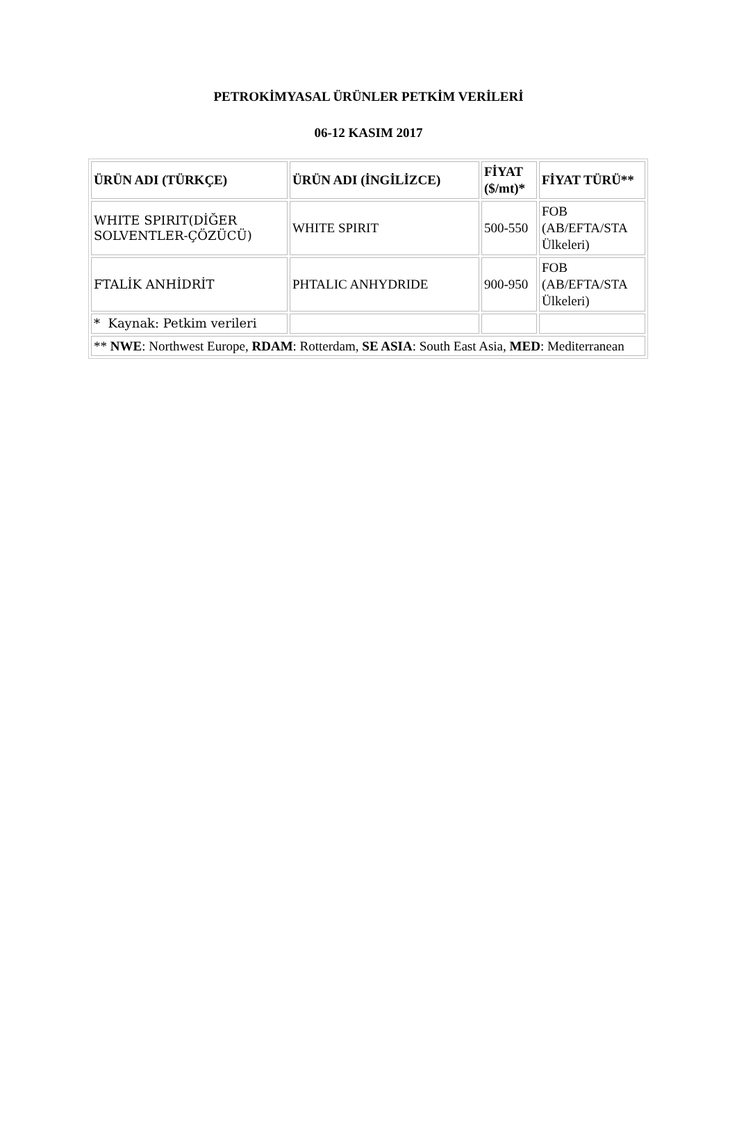PETROKİMYASAL ÜRÜNLER PETKİM VERİLERİ
06-12 KASIM 2017
| ÜRÜN ADI (TÜRKÇE) | ÜRÜN ADI (İNGİLİZCE) | FİYAT ($/mt)* | FİYAT TÜRÜ** |
| --- | --- | --- | --- |
| WHITE SPIRIT(DİĞER SOLVENTLER-ÇÖZÜCÜ) | WHITE SPIRIT | 500-550 | FOB (AB/EFTA/STA Ülkeleri) |
| FTALİK ANHİDRİT | PHTALIC ANHYDRIDE | 900-950 | FOB (AB/EFTA/STA Ülkeleri) |
| * Kaynak: Petkim verileri | | | |
| ** NWE : Northwest Europe, RDAM : Rotterdam, SE ASIA : South East Asia, MED : Mediterranean | | | |